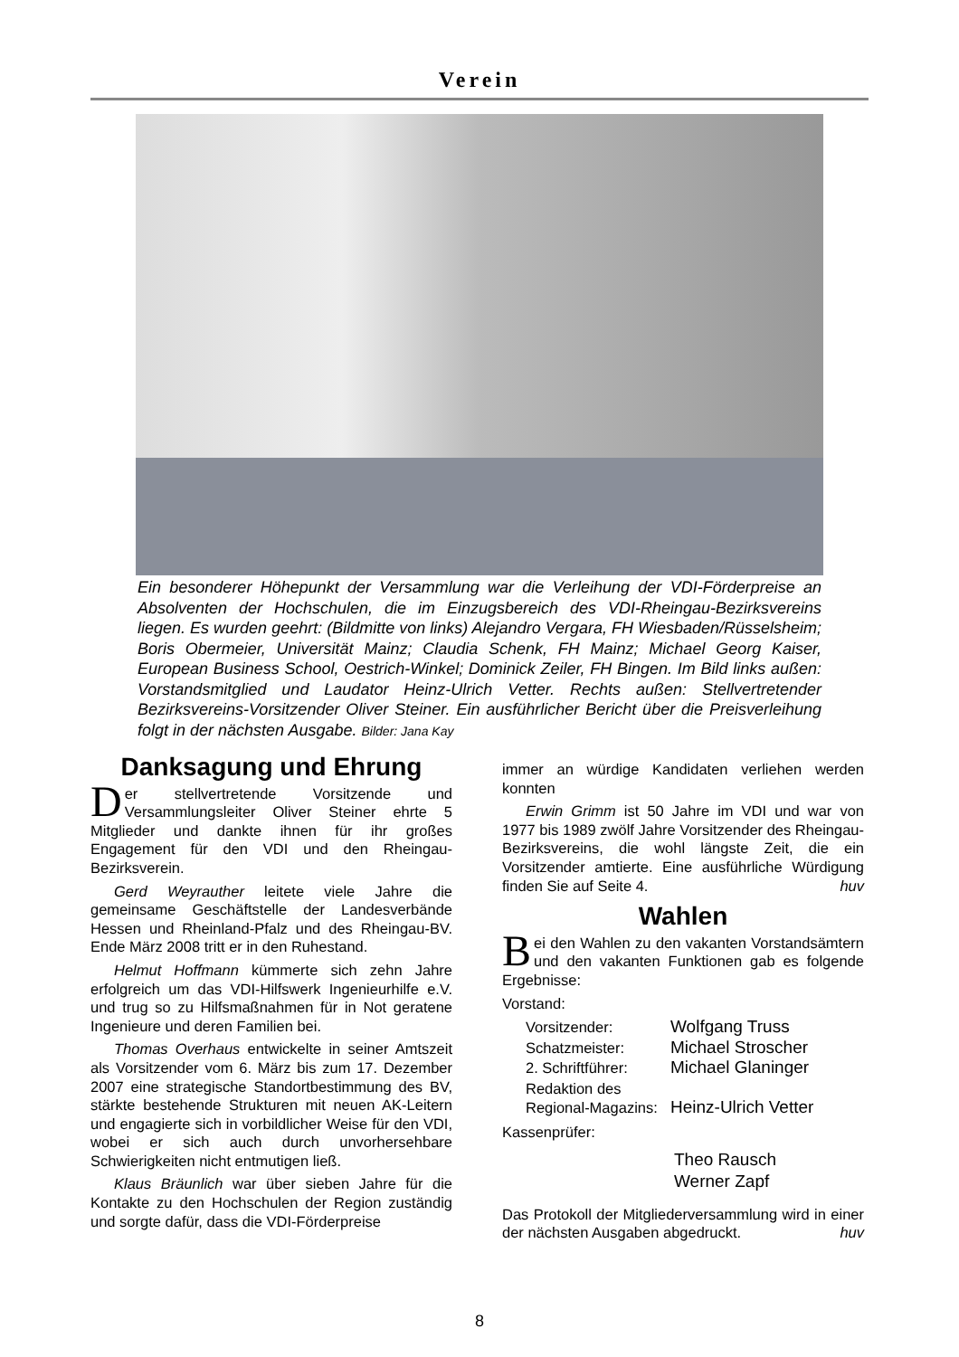Verein
Ein besonderer Höhepunkt der Versammlung war die Verleihung der VDI-Förderpreise an Absolventen der Hochschulen, die im Einzugsbereich des VDI-Rheingau-Bezirksvereins liegen. Es wurden geehrt: (Bildmitte von links) Alejandro Vergara, FH Wiesbaden/Rüsselsheim; Boris Obermeier, Universität Mainz; Claudia Schenk, FH Mainz; Michael Georg Kaiser, European Business School, Oestrich-Winkel; Dominick Zeiler, FH Bingen. Im Bild links außen: Vorstandsmitglied und Laudator Heinz-Ulrich Vetter. Rechts außen: Stellvertretender Bezirksvereins-Vorsitzender Oliver Steiner. Ein ausführlicher Bericht über die Preisverleihung folgt in der nächsten Ausgabe. Bilder: Jana Kay
Danksagung und Ehrung
Der stellvertretende Vorsitzende und Versammlungsleiter Oliver Steiner ehrte 5 Mitglieder und dankte ihnen für ihr großes Engagement für den VDI und den Rheingau-Bezirksverein.
Gerd Weyrauther leitete viele Jahre die gemeinsame Geschäftstelle der Landesverbände Hessen und Rheinland-Pfalz und des Rheingau-BV. Ende März 2008 tritt er in den Ruhestand.
Helmut Hoffmann kümmerte sich zehn Jahre erfolgreich um das VDI-Hilfswerk Ingenieurhilfe e.V. und trug so zu Hilfsmaßnahmen für in Not geratene Ingenieure und deren Familien bei.
Thomas Overhaus entwickelte in seiner Amtszeit als Vorsitzender vom 6. März bis zum 17. Dezember 2007 eine strategische Standortbestimmung des BV, stärkte bestehende Strukturen mit neuen AK-Leitern und engagierte sich in vorbildlicher Weise für den VDI, wobei er sich auch durch unvorhersehbare Schwierigkeiten nicht entmutigen ließ.
Klaus Bräunlich war über sieben Jahre für die Kontakte zu den Hochschulen der Region zuständig und sorgte dafür, dass die VDI-Förderpreise
immer an würdige Kandidaten verliehen werden konnten
Erwin Grimm ist 50 Jahre im VDI und war von 1977 bis 1989 zwölf Jahre Vorsitzender des Rheingau-Bezirksvereins, die wohl längste Zeit, die ein Vorsitzender amtierte. Eine ausführliche Würdigung finden Sie auf Seite 4. huv
Wahlen
Bei den Wahlen zu den vakanten Vorstandsämtern und den vakanten Funktionen gab es folgende Ergebnisse:
Vorstand:
| Vorsitzender: | Wolfgang Truss |
| Schatzmeister: | Michael Stroscher |
| 2. Schriftführer: | Michael Glaninger |
| Redaktion des Regional-Magazins: | Heinz-Ulrich Vetter |
Kassenprüfer:
Theo Rausch
Werner Zapf
Das Protokoll der Mitgliederversammlung wird in einer der nächsten Ausgaben abgedruckt. huv
8